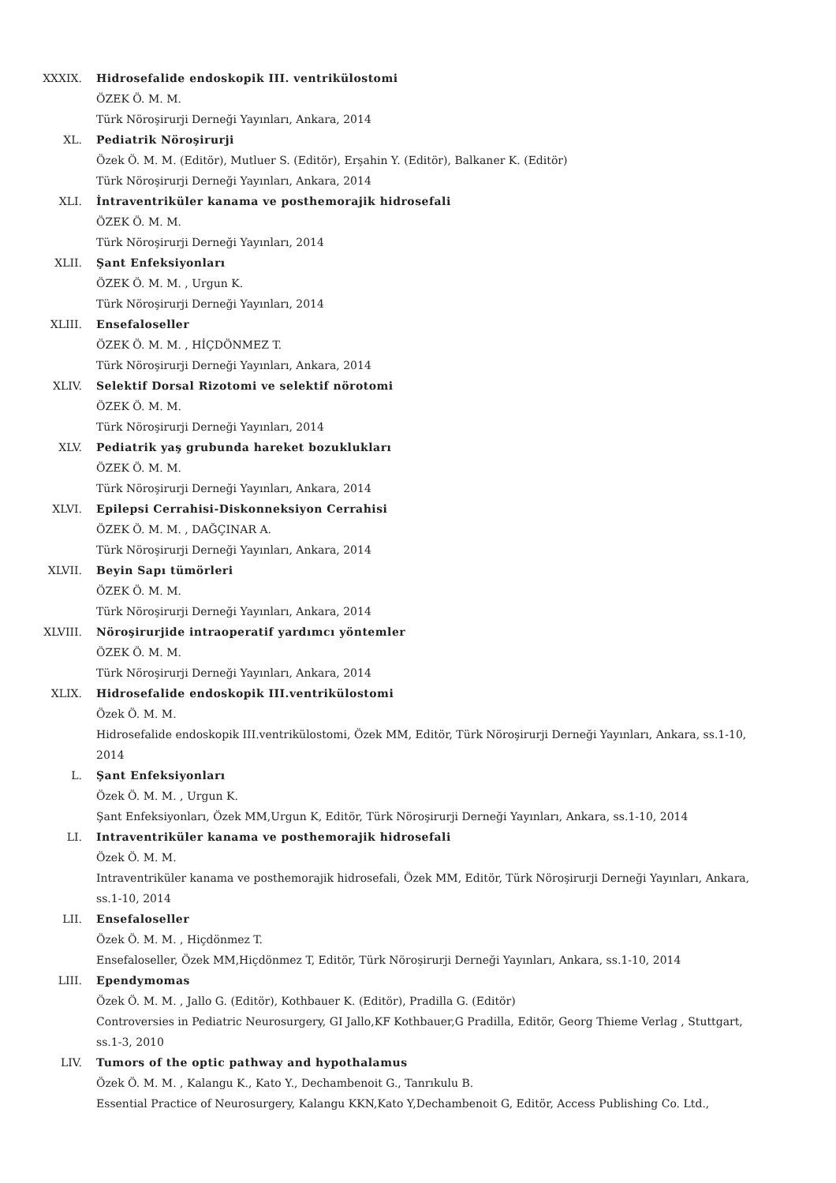XXXIX. Hidrosefalide endoskopik III. ventrikülostomi
ÖZEK Ö. M. M.
Türk Nöroşirurji Derneği Yayınları, Ankara, 2014
XL. Pediatrik Nöroşirurji
Özek Ö. M. M. (Editör), Mutluer S. (Editör), Erşahin Y. (Editör), Balkaner K. (Editör)
Türk Nöroşirurji Derneği Yayınları, Ankara, 2014
XLI. İntraventriküler kanama ve posthemorajik hidrosefali
ÖZEK Ö. M. M.
Türk Nöroşirurji Derneği Yayınları, 2014
XLII. Şant Enfeksiyonları
ÖZEK Ö. M. M. , Urgun K.
Türk Nöroşirurji Derneği Yayınları, 2014
XLIII. Ensefaloseller
ÖZEK Ö. M. M. , HİÇDÖNMEZ T.
Türk Nöroşirurji Derneği Yayınları, Ankara, 2014
XLIV. Selektif Dorsal Rizotomi ve selektif nörotomi
ÖZEK Ö. M. M.
Türk Nöroşirurji Derneği Yayınları, 2014
XLV. Pediatrik yaş grubunda hareket bozuklukları
ÖZEK Ö. M. M.
Türk Nöroşirurji Derneği Yayınları, Ankara, 2014
XLVI. Epilepsi Cerrahisi-Diskonneksiyon Cerrahisi
ÖZEK Ö. M. M. , DAĞÇINAR A.
Türk Nöroşirurji Derneği Yayınları, Ankara, 2014
XLVII. Beyin Sapı tümörleri
ÖZEK Ö. M. M.
Türk Nöroşirurji Derneği Yayınları, Ankara, 2014
XLVIII. Nöroşirurjide intraoperatif yardımcı yöntemler
ÖZEK Ö. M. M.
Türk Nöroşirurji Derneği Yayınları, Ankara, 2014
XLIX. Hidrosefalide endoskopik III.ventrikülostomi
Özek Ö. M. M.
Hidrosefalide endoskopik III.ventrikülostomi, Özek MM, Editör, Türk Nöroşirurji Derneği Yayınları, Ankara, ss.1-10, 2014
L. Şant Enfeksiyonları
Özek Ö. M. M. , Urgun K.
Şant Enfeksiyonları, Özek MM,Urgun K, Editör, Türk Nöroşirurji Derneği Yayınları, Ankara, ss.1-10, 2014
LI. Intraventriküler kanama ve posthemorajik hidrosefali
Özek Ö. M. M.
Intraventriküler kanama ve posthemorajik hidrosefali, Özek MM, Editör, Türk Nöroşirurji Derneği Yayınları, Ankara, ss.1-10, 2014
LII. Ensefaloseller
Özek Ö. M. M. , Hiçdönmez T.
Ensefaloseller, Özek MM,Hiçdönmez T, Editör, Türk Nöroşirurji Derneği Yayınları, Ankara, ss.1-10, 2014
LIII. Ependymomas
Özek Ö. M. M. , Jallo G. (Editör), Kothbauer K. (Editör), Pradilla G. (Editör)
Controversies in Pediatric Neurosurgery, GI Jallo,KF Kothbauer,G Pradilla, Editör, Georg Thieme Verlag , Stuttgart, ss.1-3, 2010
LIV. Tumors of the optic pathway and hypothalamus
Özek Ö. M. M. , Kalangu K., Kato Y., Dechambenoit G., Tanrıkulu B.
Essential Practice of Neurosurgery, Kalangu KKN,Kato Y,Dechambenoit G, Editör, Access Publishing Co. Ltd.,